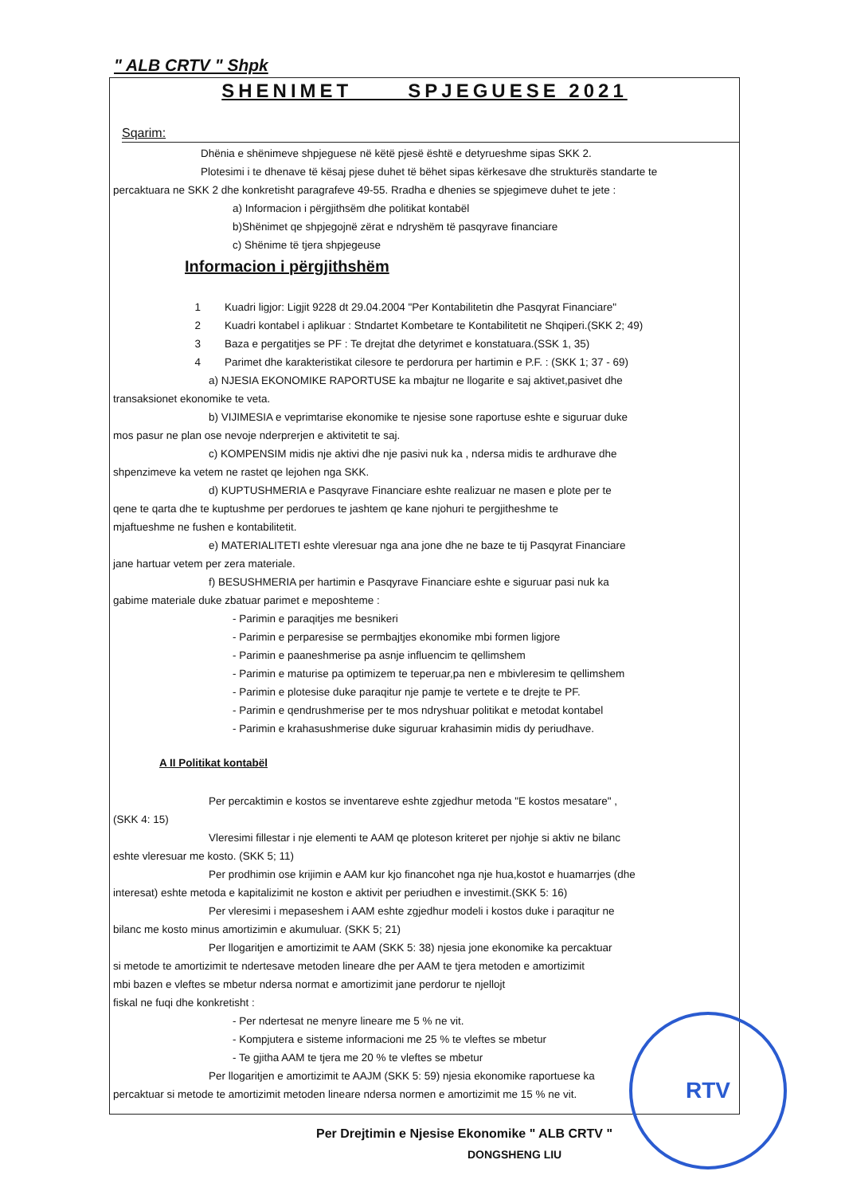" ALB CRTV " Shpk
SHENIMET SPJEGUESE 2021
Sqarim:
Dhënia e shënimeve shpjeguese në këtë pjesë është e detyrueshme sipas SKK 2.
Plotesimi i te dhenave të kësaj pjese duhet të bëhet sipas kërkesave dhe strukturës standarte te
percaktuara ne SKK 2 dhe konkretisht paragrafeve 49-55. Rradha e dhenies se spjegimeve duhet te jete :
a) Informacion i përgjithsëm dhe politikat kontabël
b)Shënimet qe shpjegojnë zërat e ndryshëm të pasqyrave financiare
c) Shënime të tjera shpjegeuse
Informacion i përgjithshëm
1 Kuadri ligjor: Ligjit 9228 dt 29.04.2004 "Per Kontabilitetin dhe Pasqyrat Financiare"
2 Kuadri kontabel i aplikuar : Stndartet Kombetare te Kontabilitetit ne Shqiperi.(SKK 2; 49)
3 Baza e pergatitjes se PF : Te drejtat dhe detyrimet e konstatuara.(SSK 1, 35)
4 Parimet dhe karakteristikat cilesore te perdorura per hartimin e P.F. : (SKK 1; 37 - 69)
a) NJESIA EKONOMIKE RAPORTUSE ka mbajtur ne llogarite e saj aktivet,pasivet dhe
transaksionet ekonomike te veta.
b) VIJIMESIA e veprimtarise ekonomike te njesise sone raportuse eshte e siguruar duke
mos pasur ne plan ose nevoje nderprerjen e aktivitetit te saj.
c) KOMPENSIM midis nje aktivi dhe nje pasivi nuk ka , ndersa midis te ardhurave dhe
shpenzimeve ka vetem ne rastet qe lejohen nga SKK.
d) KUPTUSHMERIA e Pasqyrave Financiare eshte realizuar ne masen e plote per te
qene te qarta dhe te kuptushme per perdorues te jashtem qe kane njohuri te pergjitheshme te
mjaftueshme ne fushen e kontabilitetit.
e) MATERIALITETI eshte vleresuar nga ana jone dhe ne baze te tij Pasqyrat Financiare
jane hartuar vetem per zera materiale.
f) BESUSHMERIA per hartimin e Pasqyrave Financiare eshte e siguruar pasi nuk ka
gabime materiale duke zbatuar parimet e meposhteme :
- Parimin e paraqitjes me besnikeri
- Parimin e perparesise se permbajtjes ekonomike mbi formen ligjore
- Parimin e paaneshmerise pa asnje influencim te qellimshem
- Parimin e maturise pa optimizem te teperuar,pa nen e mbivleresim te qellimshem
- Parimin e plotesise duke paraqitur nje pamje te vertete e te drejte te PF.
- Parimin e qendrushmerise per te mos ndryshuar politikat e metodat kontabel
- Parimin e krahasushmerise duke siguruar krahasimin midis dy periudhave.
A II Politikat kontabël
Per percaktimin e kostos se inventareve eshte zgjedhur metoda "E kostos mesatare" ,
(SKK 4: 15)
Vleresimi fillestar i nje elementi te AAM qe ploteson kriteret per njohje si aktiv ne bilanc
eshte vleresuar me kosto. (SKK 5; 11)
Per prodhimin ose krijimin e AAM kur kjo financohet nga nje hua,kostot e huamarrjes (dhe
interesat) eshte metoda e kapitalizimit ne koston e aktivit per periudhen e investimit.(SKK 5: 16)
Per vleresimi i mepaseshem i AAM eshte zgjedhur modeli i kostos duke i paraqitur ne
bilanc me kosto minus amortizimin e akumuluar. (SKK 5; 21)
Per llogaritjen e amortizimit te AAM (SKK 5: 38) njesia jone ekonomike ka percaktuar
si metode te amortizimit te ndertesave metoden lineare dhe per AAM te tjera metoden e amortizimit
mbi bazen e vleftes se mbetur ndersa normat e amortizimit jane perdorur te njellojt
fiskal ne fuqi dhe konkretisht :
- Per ndertesat ne menyre lineare me 5 % ne vit.
- Kompjutera e sisteme informacioni me 25 % te vleftes se mbetur
- Te gjitha AAM te tjera me 20 % te vleftes se mbetur
Per llogaritjen e amortizimit te AAJM (SKK 5: 59) njesia ekonomike raportuese ka
percaktuar si metode te amortizimit metoden lineare ndersa normen e amortizimit me 15 % ne vit.
Per Drejtimin e Njesise Ekonomike " ALB CRTV "
DONGSHENG LIU
RTV